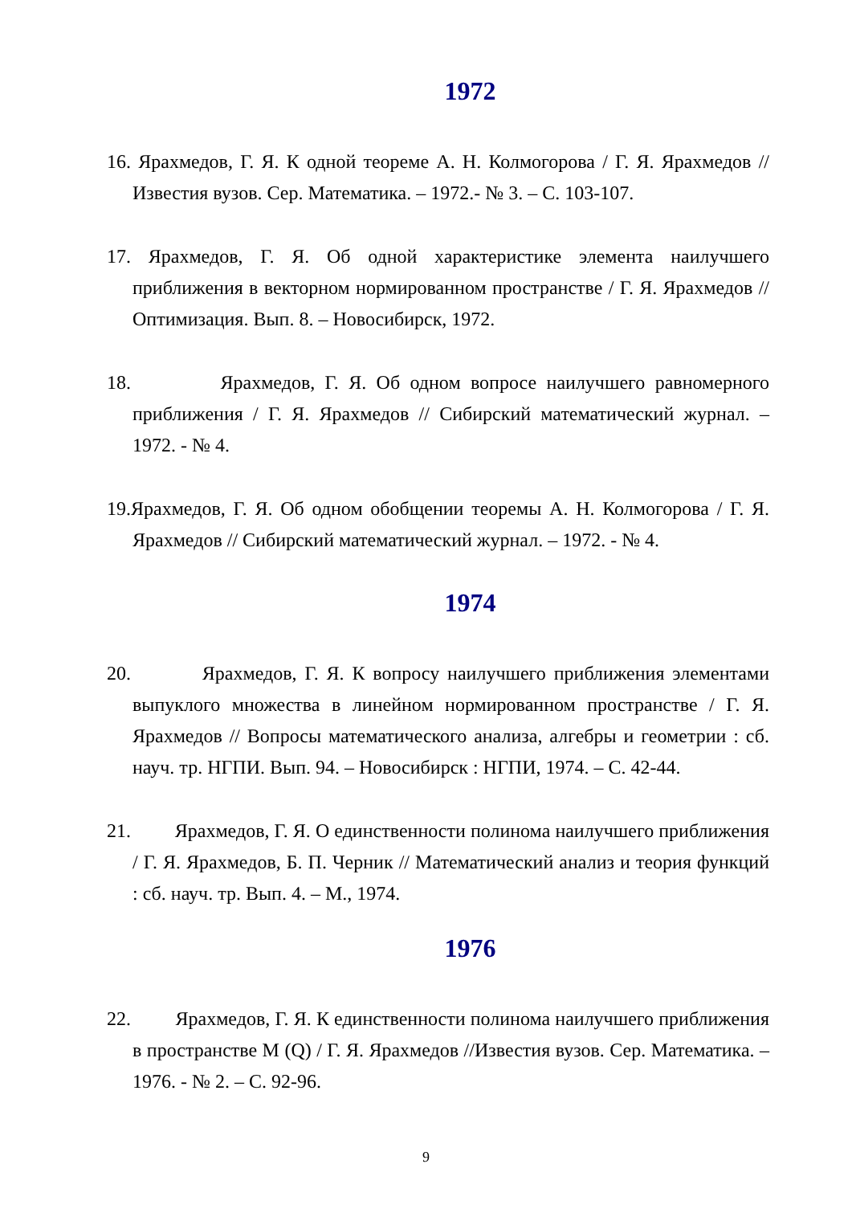1972
16. Ярахмедов, Г. Я. К одной теореме А. Н. Колмогорова / Г. Я. Ярахмедов // Известия вузов. Сер. Математика. – 1972.- № 3. – С. 103-107.
17. Ярахмедов, Г. Я. Об одной характеристике элемента наилучшего приближения в векторном нормированном пространстве / Г. Я. Ярахмедов // Оптимизация. Вып. 8. – Новосибирск, 1972.
18. Ярахмедов, Г. Я. Об одном вопросе наилучшего равномерного приближения / Г. Я. Ярахмедов // Сибирский математический журнал. – 1972. - № 4.
19.Ярахмедов, Г. Я. Об одном обобщении теоремы А. Н. Колмогорова / Г. Я. Ярахмедов // Сибирский математический журнал. – 1972. - № 4.
1974
20. Ярахмедов, Г. Я. К вопросу наилучшего приближения элементами выпуклого множества в линейном нормированном пространстве / Г. Я. Ярахмедов // Вопросы математического анализа, алгебры и геометрии : сб. науч. тр. НГПИ. Вып. 94. – Новосибирск : НГПИ, 1974. – С. 42-44.
21. Ярахмедов, Г. Я. О единственности полинома наилучшего приближения / Г. Я. Ярахмедов, Б. П. Черник // Математический анализ и теория функций : сб. науч. тр. Вып. 4. – М., 1974.
1976
22. Ярахмедов, Г. Я. К единственности полинома наилучшего приближения в пространстве М (Q) / Г. Я. Ярахмедов //Известия вузов. Сер. Математика. – 1976. - № 2. – С. 92-96.
9